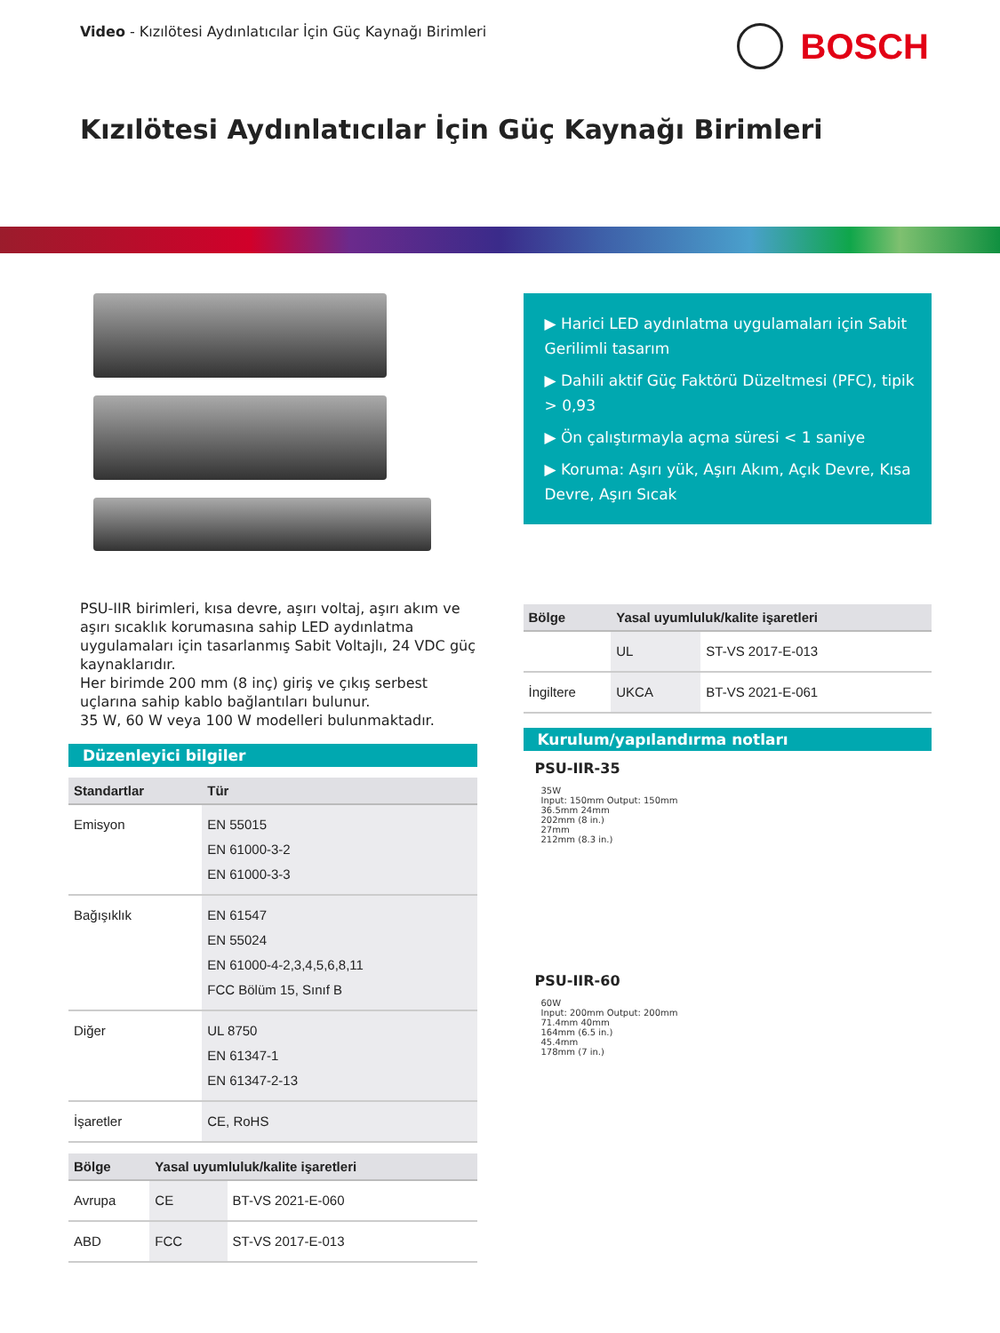Video - Kızılötesi Aydınlatıcılar İçin Güç Kaynağı Birimleri
BOSCH
Kızılötesi Aydınlatıcılar İçin Güç Kaynağı Birimleri
PSU-IIR birimleri, kısa devre, aşırı voltaj, aşırı akım ve aşırı sıcaklık korumasına sahip LED aydınlatma uygulamaları için tasarlanmış Sabit Voltajlı, 24 VDC güç kaynaklarıdır.
Her birimde 200 mm (8 inç) giriş ve çıkış serbest uçlarına sahip kablo bağlantıları bulunur.
35 W, 60 W veya 100 W modelleri bulunmaktadır.
Düzenleyici bilgiler
| Standartlar | Tür |
| --- | --- |
| Emisyon | EN 55015 EN 61000-3-2 EN 61000-3-3 |
| Bağışıklık | EN 61547 EN 55024 EN 61000-4-2,3,4,5,6,8,11 FCC Bölüm 15, Sınıf B |
| Diğer | UL 8750 EN 61347-1 EN 61347-2-13 |
| İşaretler | CE, RoHS |
| Bölge | Yasal uyumluluk/kalite işaretleri | |
| --- | --- | --- |
| Avrupa | CE | BT-VS 2021-E-060 |
| ABD | FCC | ST-VS 2017-E-013 |
▶ Harici LED aydınlatma uygulamaları için Sabit Gerilimli tasarım
▶ Dahili aktif Güç Faktörü Düzeltmesi (PFC), tipik > 0,93
▶ Ön çalıştırmayla açma süresi < 1 saniye
▶ Koruma: Aşırı yük, Aşırı Akım, Açık Devre, Kısa Devre, Aşırı Sıcak
| Bölge | Yasal uyumluluk/kalite işaretleri | |
| --- | --- | --- |
| | UL | ST-VS 2017-E-013 |
| İngiltere | UKCA | BT-VS 2021-E-061 |
Kurulum/yapılandırma notları
PSU-IIR-35
35W
Input: 150mm Output: 150mm
36.5mm 24mm
202mm (8 in.)
27mm
212mm (8.3 in.)
PSU-IIR-60
60W
Input: 200mm Output: 200mm
71.4mm 40mm
164mm (6.5 in.)
45.4mm
178mm (7 in.)